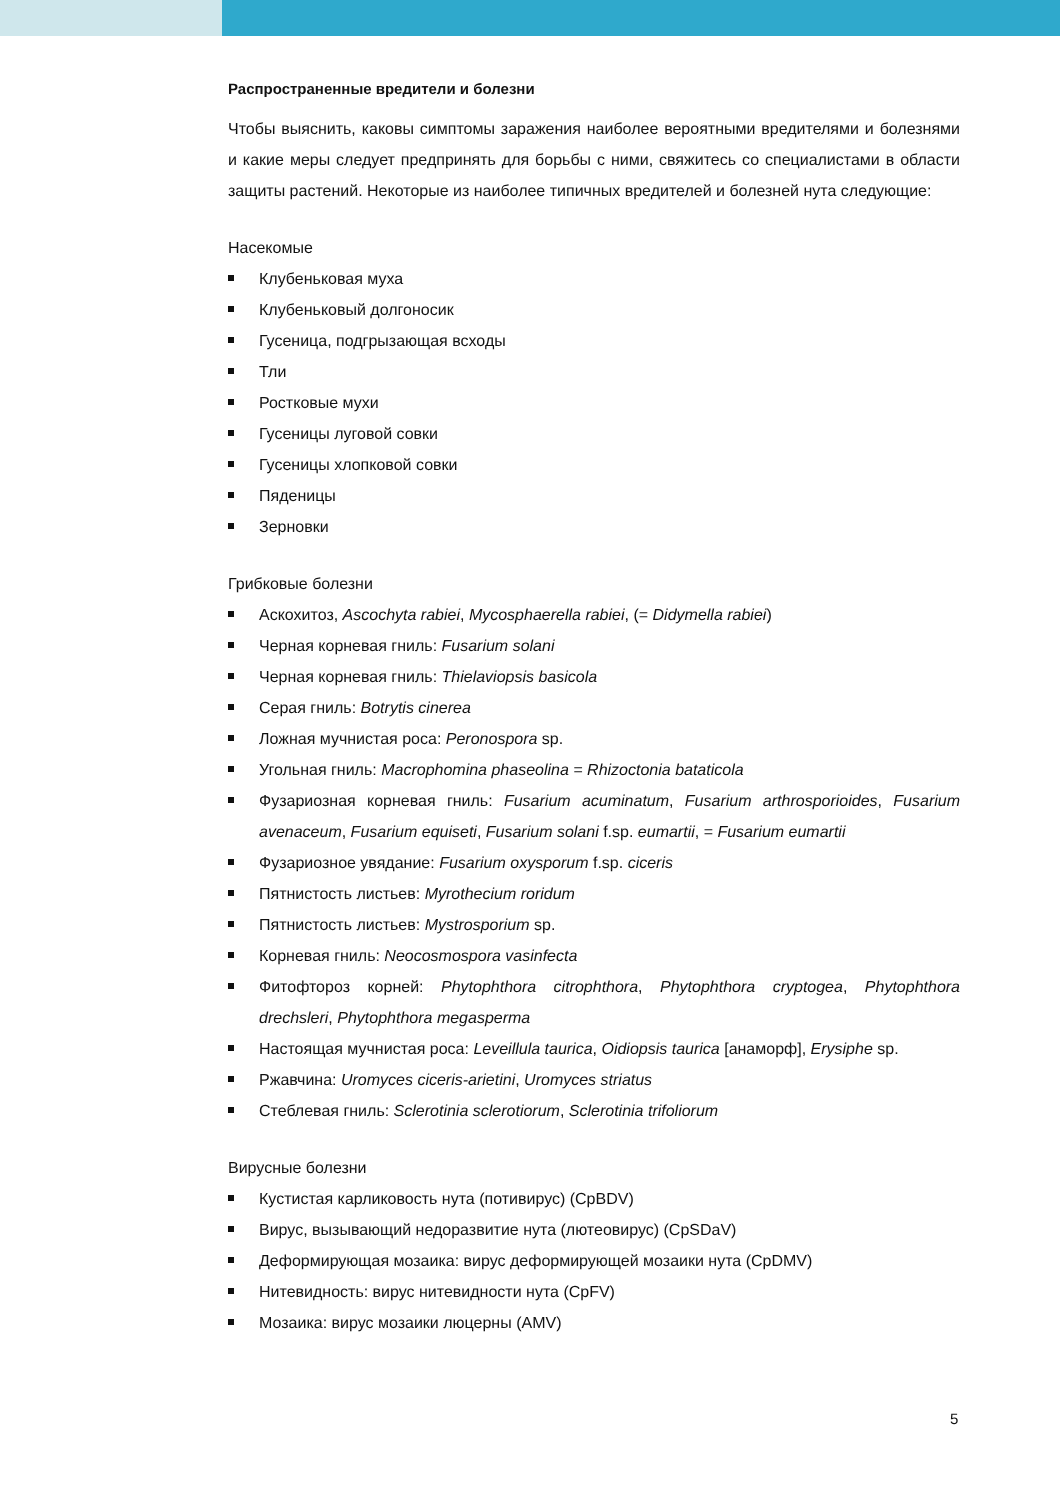Распространенные вредители и болезни
Чтобы выяснить, каковы симптомы заражения наиболее вероятными вредителями и болезнями и какие меры следует предпринять для борьбы с ними, свяжитесь со специалистами в области защиты растений. Некоторые из наиболее типичных вредителей и болезней нута следующие:
Насекомые
Клубеньковая муха
Клубеньковый долгоносик
Гусеница, подгрызающая всходы
Тли
Ростковые мухи
Гусеницы луговой совки
Гусеницы хлопковой совки
Пяденицы
Зерновки
Грибковые болезни
Аскохитоз, Ascochyta rabiei, Mycosphaerella rabiei, (= Didymella rabiei)
Черная корневая гниль: Fusarium solani
Черная корневая гниль: Thielaviopsis basicola
Серая гниль: Botrytis cinerea
Ложная мучнистая роса: Peronospora sp.
Угольная гниль: Macrophomina phaseolina = Rhizoctonia bataticola
Фузариозная корневая гниль: Fusarium acuminatum, Fusarium arthrosporioides, Fusarium avenaceum, Fusarium equiseti, Fusarium solani f.sp. eumartii, = Fusarium eumartii
Фузариозное увядание: Fusarium oxysporum f.sp. ciceris
Пятнистость листьев: Myrothecium roridum
Пятнистость листьев: Mystrosporium sp.
Корневая гниль: Neocosmospora vasinfecta
Фитофтороз корней: Phytophthora citrophthora, Phytophthora cryptogea, Phytophthora drechsleri, Phytophthora megasperma
Настоящая мучнистая роса: Leveillula taurica, Oidiopsis taurica [анаморф], Erysiphe sp.
Ржавчина: Uromyces ciceris-arietini, Uromyces striatus
Стеблевая гниль: Sclerotinia sclerotiorum, Sclerotinia trifoliorum
Вирусные болезни
Кустистая карликовость нута (потивирус) (CpBDV)
Вирус, вызывающий недоразвитие нута (лютеовирус) (CpSDaV)
Деформирующая мозаика: вирус деформирующей мозаики нута (CpDMV)
Нитевидность: вирус нитевидности нута (CpFV)
Мозаика: вирус мозаики люцерны (AMV)
5